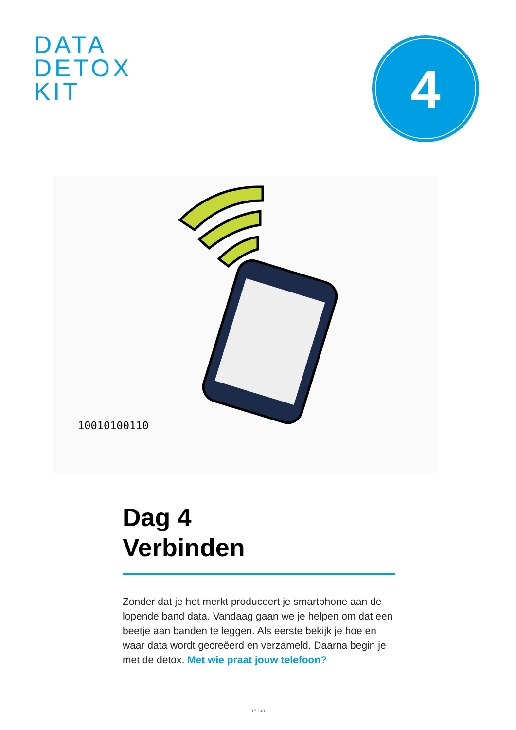DATA
DETOX
KIT
4
10010100110
Dag 4
Verbinden
Zonder dat je het merkt produceert je smartphone aan de lopende band data. Vandaag gaan we je helpen om dat een beetje aan banden te leggen. Als eerste bekijk je hoe en waar data wordt gecreëerd en verzameld. Daarna begin je met de detox. Met wie praat jouw telefoon?
17 / 40